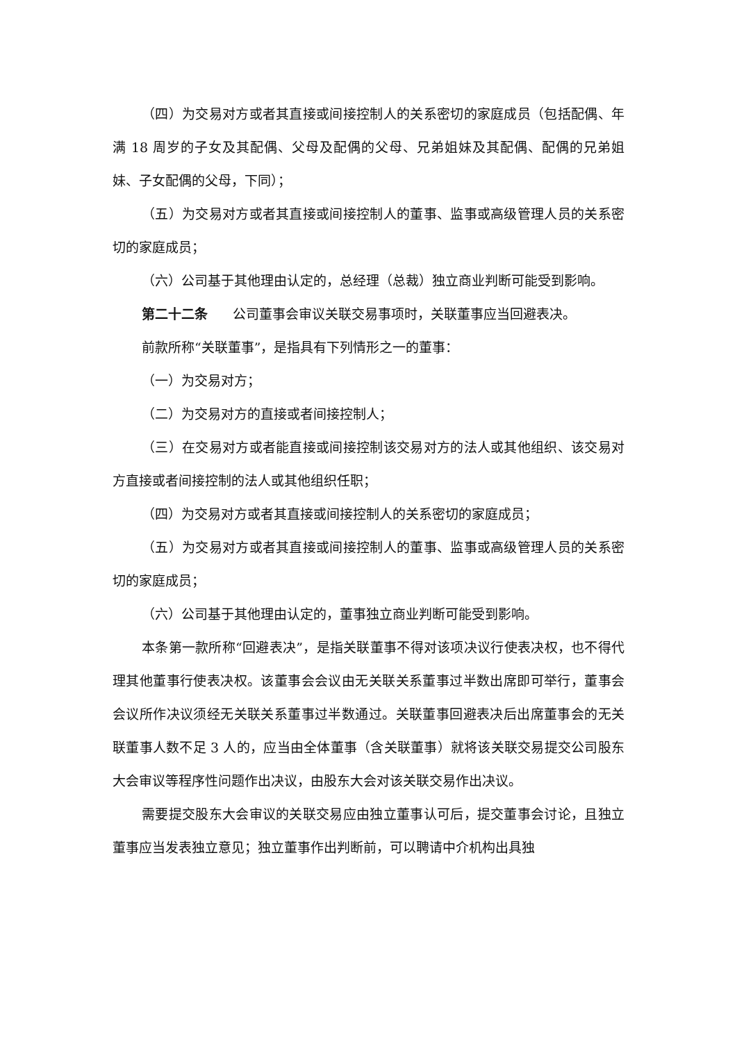（四）为交易对方或者其直接或间接控制人的关系密切的家庭成员（包括配偶、年满 18 周岁的子女及其配偶、父母及配偶的父母、兄弟姐妹及其配偶、配偶的兄弟姐妹、子女配偶的父母，下同）；
（五）为交易对方或者其直接或间接控制人的董事、监事或高级管理人员的关系密切的家庭成员；
（六）公司基于其他理由认定的，总经理（总裁）独立商业判断可能受到影响。
第二十二条 公司董事会审议关联交易事项时，关联董事应当回避表决。
前款所称“关联董事”，是指具有下列情形之一的董事：
（一）为交易对方；
（二）为交易对方的直接或者间接控制人；
（三）在交易对方或者能直接或间接控制该交易对方的法人或其他组织、该交易对方直接或者间接控制的法人或其他组织任职；
（四）为交易对方或者其直接或间接控制人的关系密切的家庭成员；
（五）为交易对方或者其直接或间接控制人的董事、监事或高级管理人员的关系密切的家庭成员；
（六）公司基于其他理由认定的，董事独立商业判断可能受到影响。
本条第一款所称“回避表决”，是指关联董事不得对该项决议行使表决权，也不得代理其他董事行使表决权。该董事会会议由无关联关系董事过半数出席即可举行，董事会会议所作决议须经无关联关系董事过半数通过。关联董事回避表决后出席董事会的无关联董事人数不足 3 人的，应当由全体董事（含关联董事）就将该关联交易提交公司股东大会审议等程序性问题作出决议，由股东大会对该关联交易作出决议。
需要提交股东大会审议的关联交易应由独立董事认可后，提交董事会讨论，且独立董事应当发表独立意见；独立董事作出判断前，可以聘请中介机构出具独